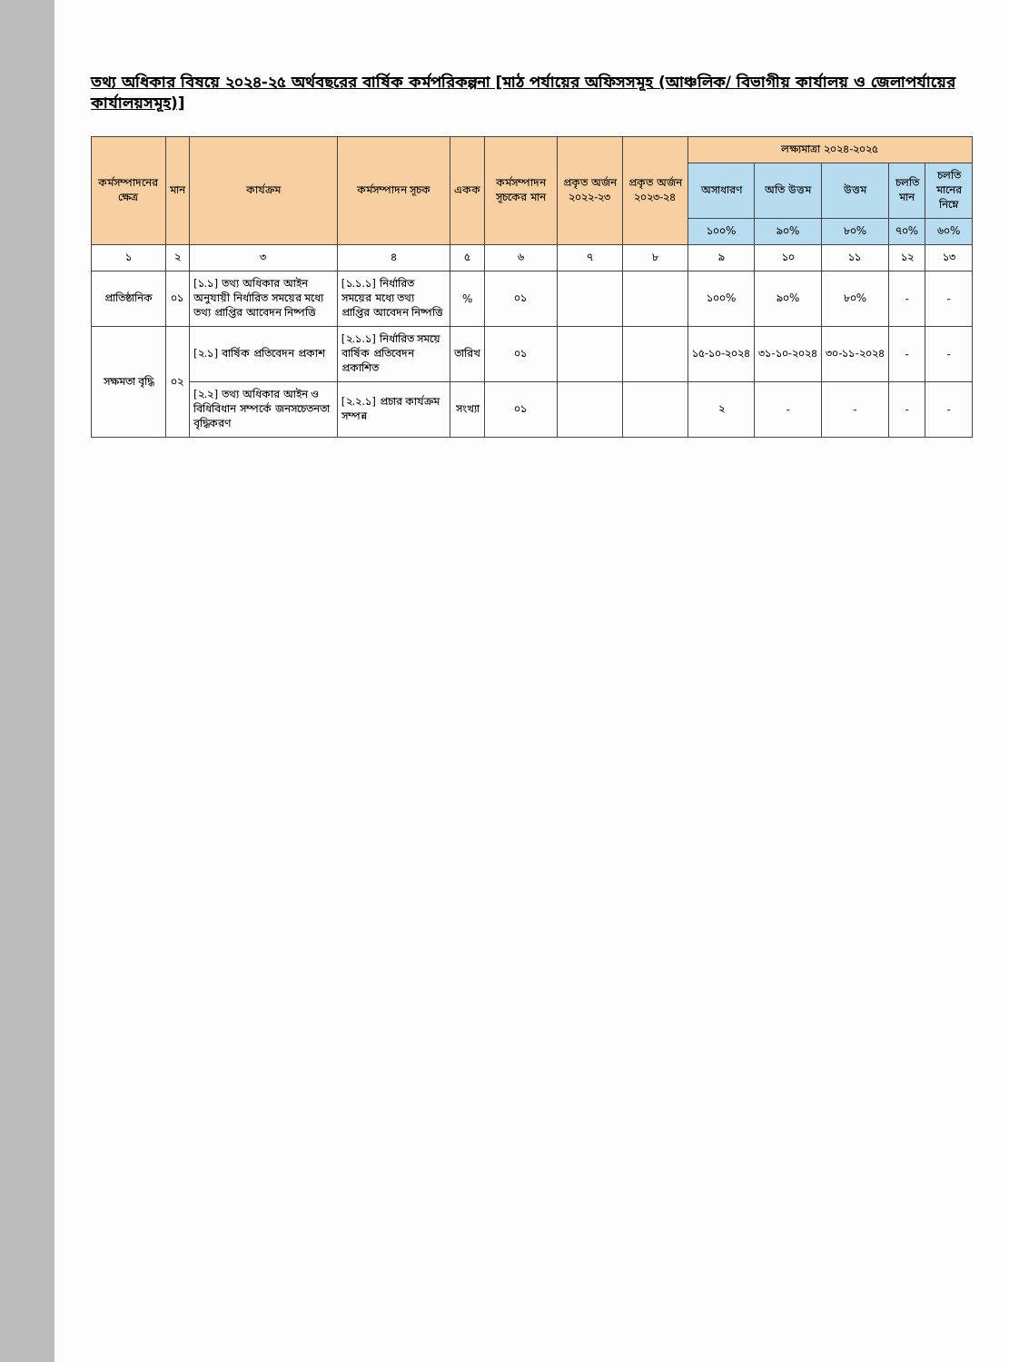তথ্য অধিকার বিষয়ে ২০২৪-২৫ অর্থবছরের বার্ষিক কর্মপরিকল্পনা [মাঠ পর্যায়ের অফিসসমূহ (আঞ্চলিক/ বিভাগীয় কার্যালয় ও জেলাপর্যায়ের কার্যালয়সমূহ)]
| কর্মসম্পাদনের ক্ষেত্র | মান | কার্যক্রম | কর্মসম্পাদন সূচক | একক | কর্মসম্পাদন সূচকের মান | প্রকৃত অর্জন ২০২২-২৩ | প্রকৃত অর্জন ২০২৩-২৪ | লক্ষ্যমাত্রা ২০২৪-২০২৫ | | | | |
| --- | --- | --- | --- | --- | --- | --- | --- | --- | --- | --- | --- | --- |
| | | | | | | | | অসাধারণ | অতি উত্তম | উত্তম | চলতি মান | চলতি মানের নিম্নে |
| | | | | | | | | ১০০% | ৯০% | ৮০% | ৭০% | ৬০% |
| ১ | ২ | ৩ | ৪ | ৫ | ৬ | ৭ | ৮ | ৯ | ১০ | ১১ | ১২ | ১৩ |
| প্রাতিষ্ঠানিক | ০১ | [১.১] তথ্য অধিকার আইন অনুযায়ী নির্ধারিত সময়ের মধ্যে তথ্য প্রাপ্তির আবেদন নিষ্পত্তি | [১.১.১] নির্ধারিত সময়ের মধ্যে তথ্য প্রাপ্তির আবেদন নিষ্পত্তি | % | ০১ | | | ১০০% | ৯০% | ৮০% | - | - |
| সক্ষমতা বৃদ্ধি | ০২ | [২.১] বার্ষিক প্রতিবেদন প্রকাশ | [২.১.১] নির্ধারিত সময়ে বার্ষিক প্রতিবেদন প্রকাশিত | তারিখ | ০১ | | | ১৫-১০-২০২৪ | ৩১-১০-২০২৪ | ৩০-১১-২০২৪ | - | - |
| | | [২.২] তথ্য অধিকার আইন ও বিধিবিধান সম্পর্কে জনসচেতনতা বৃদ্ধিকরণ | [২.২.১] প্রচার কার্যক্রম সম্পন্ন | সংখ্যা | ০১ | | | ২ | - | - | - | - |